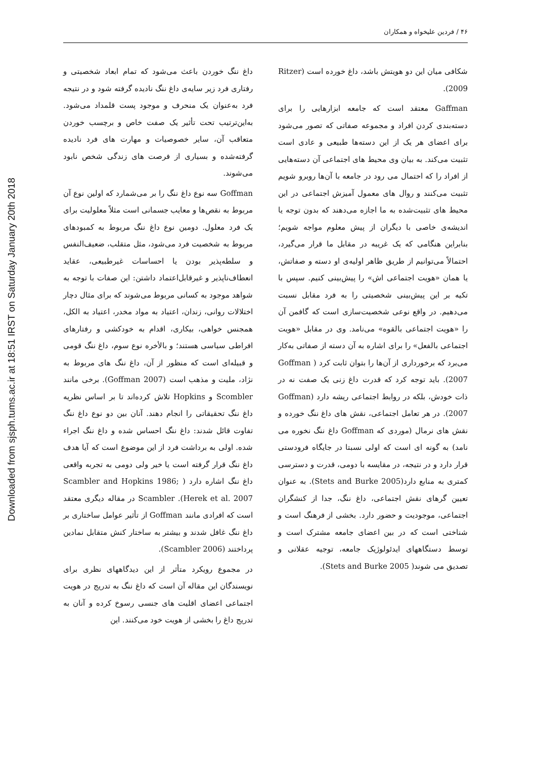Downloaded from sjsph.tums.ac.ir at 18:51 IRST on Saturday January 20th 2018
۴۶ / فردین علیخواه و همکاران
شکافی میان این دو هویتش باشد، داغ خورده است (Ritzer 2009).
Gaffman معتقد است که جامعه ابزارهایی را برای دسته‌بندی کردن افراد و مجموعه صفاتی که تصور می‌شود برای اعضای هر یک از این دسته‌ها طبیعی و عادی است تثبیت می‌کند. به بیان وی محیط های اجتماعی آن دسته‌هایی از افراد را که احتمال می رود در جامعه با آن‌ها روبرو شویم تثبیت می‌کنند و روال های معمول آمیزش اجتماعی در این محیط های تثبیت‌شده به ما اجازه می‌دهند که بدون توجه یا اندیشه‌ی خاصی با دیگران از پیش معلوم مواجه شویم؛ بنابراین هنگامی که یک غریبه در مقابل ما قرار می‌گیرد، احتمالاً می‌توانیم از طریق ظاهر اولیه‌ی او دسته و صفاتش، یا همان «هویت اجتماعی اش» را پیش‌بینی کنیم. سپس با تکیه بر این پیش‌بینی شخصیتی را به فرد مقابل نسبت می‌دهیم. در واقع نوعی شخصیت‌سازی است که گافمن آن را «هویت اجتماعی بالقوه» می‌نامد. وی در مقابل «هویت اجتماعی بالفعل» را برای اشاره به آن دسته از صفاتی به‌کار می‌برد که برخورداری از آن‌ها را بتوان ثابت کرد ( Goffman 2007). باید توجه کرد که قدرت داغ زنی یک صفت نه در ذات خودش، بلکه در روابط اجتماعی ریشه دارد (Goffman 2007). در هر تعامل اجتماعی، نقش های داغ ننگ خورده و نقش های نرمال (موردی که Goffman داغ ننگ نخوره می نامد) به گونه ای است که اولی نسبتا در جایگاه فرودستی قرار دارد و در نتیجه، در مقایسه با دومی، قدرت و دسترسی کمتری به منابع دارد(Stets and Burke 2005). به عنوان تعیین گرهای نقش اجتماعی، داغ ننگ، جدا از کنشگران اجتماعی، موجودیت و حضور دارد. بخشی از فرهنگ است و شناختی است که در بین اعضای جامعه مشترک است و توسط دستگاههای ایدئولوژیک جامعه، توجیه عقلانی و تصدیق می شوند( Stets and Burke 2005).
داغ ننگ خوردن باعث می‌شود که تمام ابعاد شخصیتی و رفتاری فرد زیر سایه‌ی داغ ننگ نادیده گرفته شود و در نتیجه فرد به‌عنوان یک منحرف و موجود پست قلمداد می‌شود. به‌این‌ترتیب تحت تأثیر یک صفت خاص و برچسب خوردن متعاقب آن، سایر خصوصیات و مهارت های فرد نادیده گرفته‌شده و بسیاری از فرصت های زندگی شخص نابود می‌شوند.
Goffman سه نوع داغ ننگ را بر می‌شمارد که اولین نوع آن مربوط به نقص‌ها و معایب جسمانی است مثلاً معلولیت برای یک فرد معلول. دومین نوع داغ ننگ مربوط به کمبودهای مربوط به شخصیت فرد می‌شود، مثل متقلب، ضعیف‌النفس و سلطه‌پذیر بودن یا احساسات غیرطبیعی، عقاید انعطاف‌ناپذیر و غیرقابل‌اعتماد داشتن: این صفات با توجه به شواهد موجود به کسانی مربوط می‌شوند که برای مثال دچار اختلالات روانی، زندان، اعتیاد به مواد مخدر، اعتیاد به الکل، همجنس خواهی، بیکاری، اقدام به خودکشی و رفتارهای افراطی سیاسی هستند؛ و بالأخره نوع سوم، داغ ننگ قومی و قبیله‌ای است که منظور از آن، داغ ننگ های مربوط به نژاد، ملیت و مذهب است (Goffman 2007). برخی مانند Scombler و Hopkins تلاش کرده‌اند تا بر اساس نظریه داغ ننگ تحقیقاتی را انجام دهند. آنان بین دو نوع داغ ننگ تفاوت قائل شدند: داغ ننگ احساس شده و داغ ننگ اجراء شده. اولی به برداشت فرد از این موضوع است که آیا هدف داغ ننگ قرار گرفته است یا خیر ولی دومی به تجربه واقعی داغ ننگ اشاره دارد ( Scambler and Hopkins 1986; Herek et al. 2007). Scambler در مقاله دیگری معتقد است که افرادی مانند Goffman از تأثیر عوامل ساختاری بر داغ ننگ غافل شدند و بیشتر به ساختار کنش متقابل نمادین پرداختند (Scambler 2006).
در مجموع رویکرد متأثر از این دیدگاههای نظری برای نویسندگان این مقاله آن است که داغ ننگ به تدریج در هویت اجتماعی اعضای اقلیت های جنسی رسوخ کرده و آنان به تدریج داغ را بخشی از هویت خود می‌کنند. این